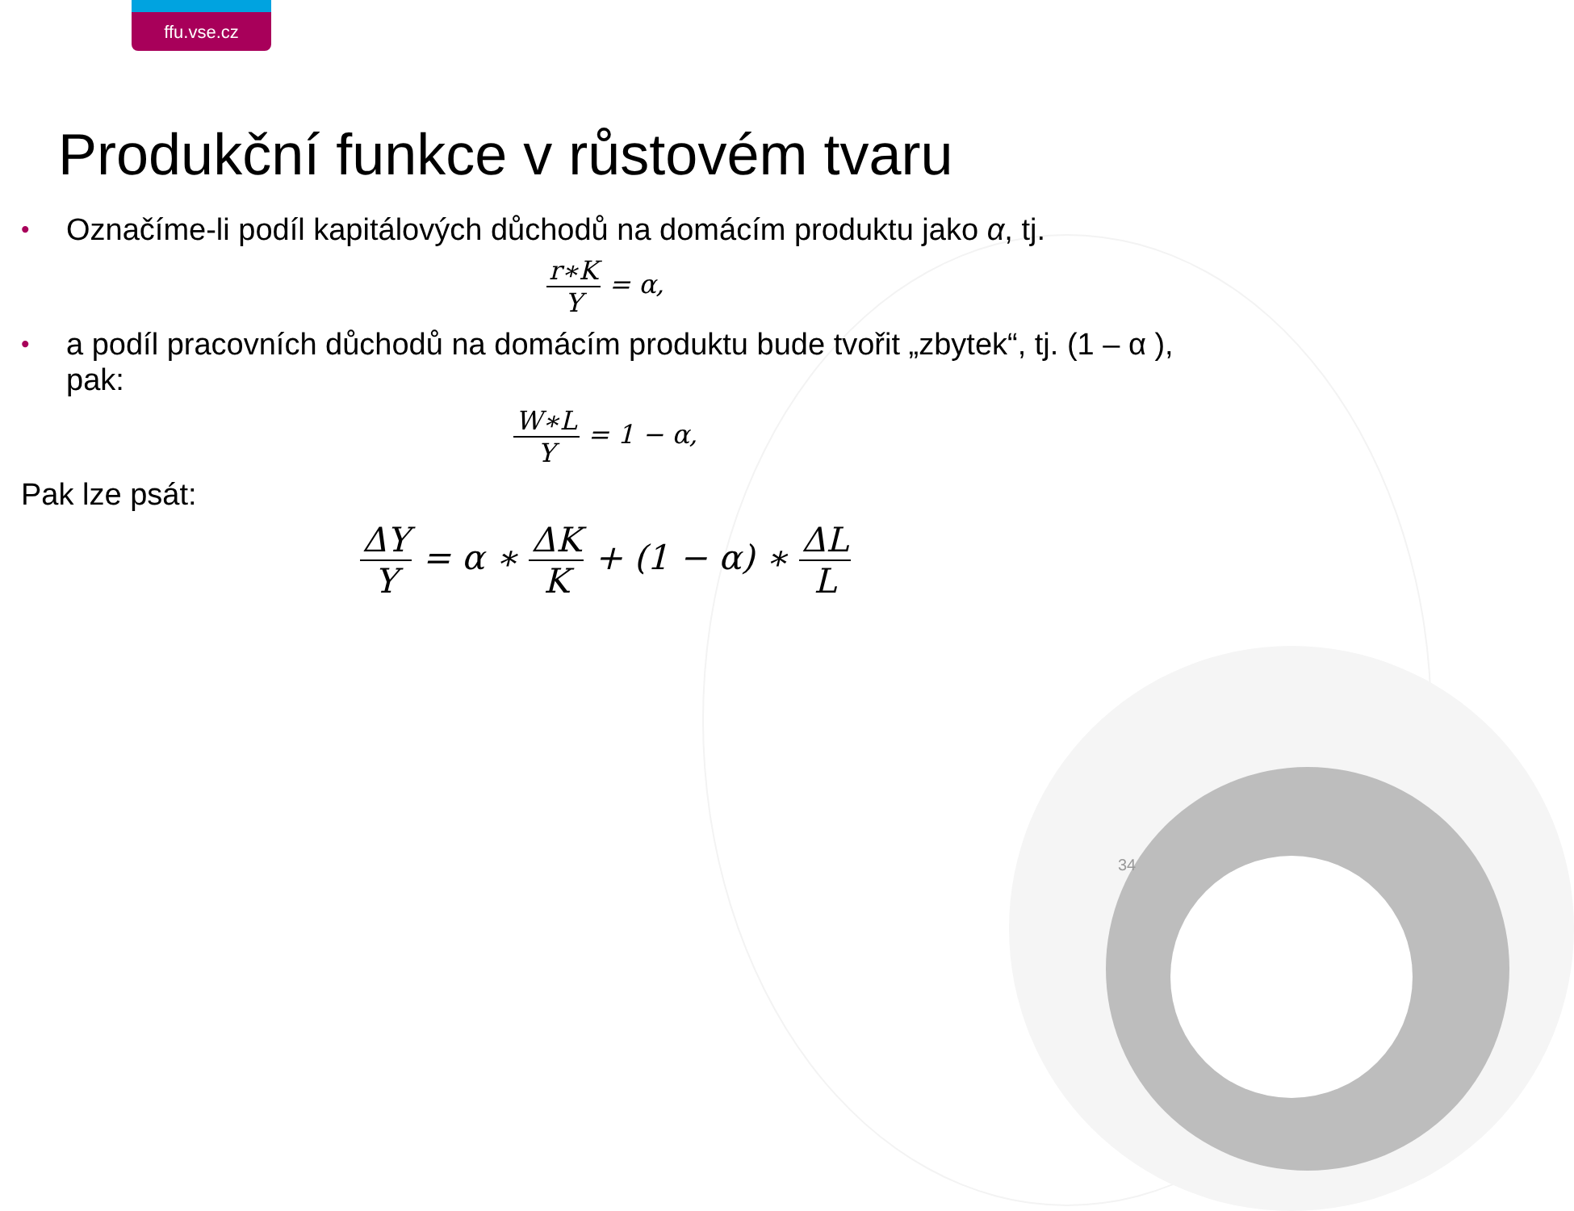ffu.vse.cz
Produkční funkce v růstovém tvaru
• Označíme-li podíl kapitálových důchodů na domácím produktu jako α, tj.
r∗K Y = α,
• a podíl pracovních důchodů na domácím produktu bude tvořit „zbytek“, tj. (1 – α ), pak:
W∗L Y = 1 − α,
Pak lze psát:
ΔY Y = α ∗ ΔK K + (1 − α) ∗ ΔL L
34